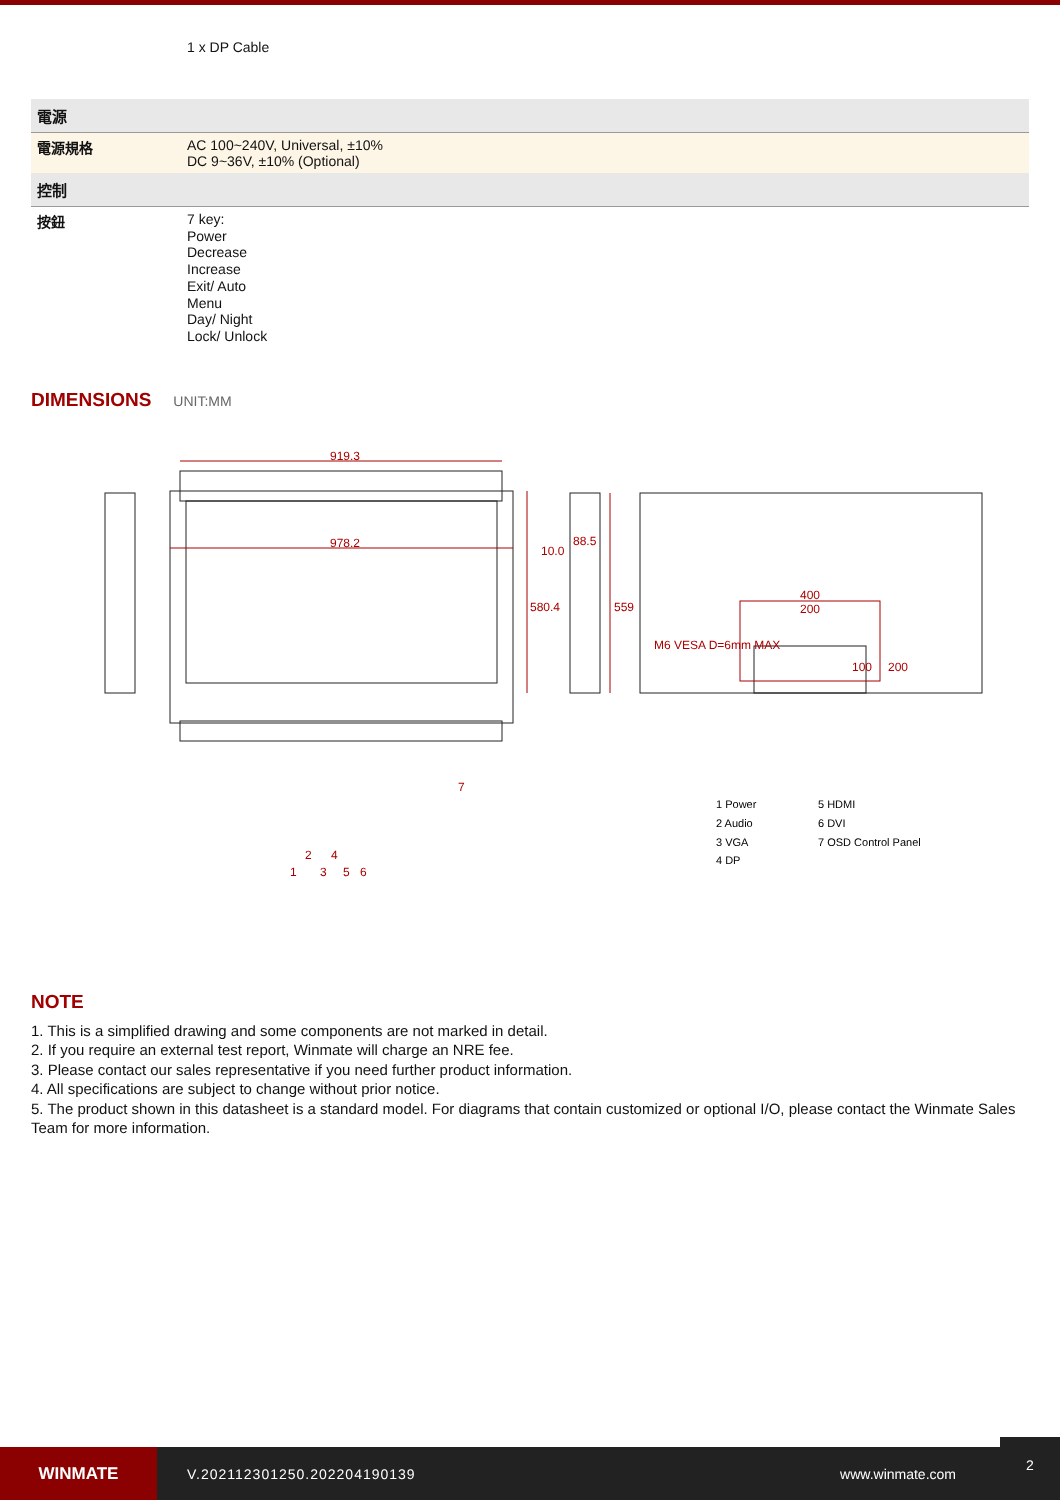| | 1 x DP Cable |
| 電源 | |
| 電源規格 | AC 100~240V, Universal, ±10% DC 9~36V, ±10% (Optional) |
| 控制 | |
| 按鈕 | 7 key: Power Decrease Increase Exit/ Auto Menu Day/ Night Lock/ Unlock |
DIMENSIONS
UNIT:MM
919.3
978.2
10.0
88.5
580.4
559
400
200
M6 VESA D=6mm MAX
100
200
7
1
2
3
4
5
6
1 Power
2 Audio
3 VGA
4 DP
5 HDMI
6 DVI
7 OSD Control Panel
NOTE
1. This is a simplified drawing and some components are not marked in detail.
2. If you require an external test report, Winmate will charge an NRE fee.
3. Please contact our sales representative if you need further product information.
4. All specifications are subject to change without prior notice.
5. The product shown in this datasheet is a standard model. For diagrams that contain customized or optional I/O, please contact the Winmate Sales Team for more information.
WINMATE
V.202112301250.202204190139 www.winmate.com
2